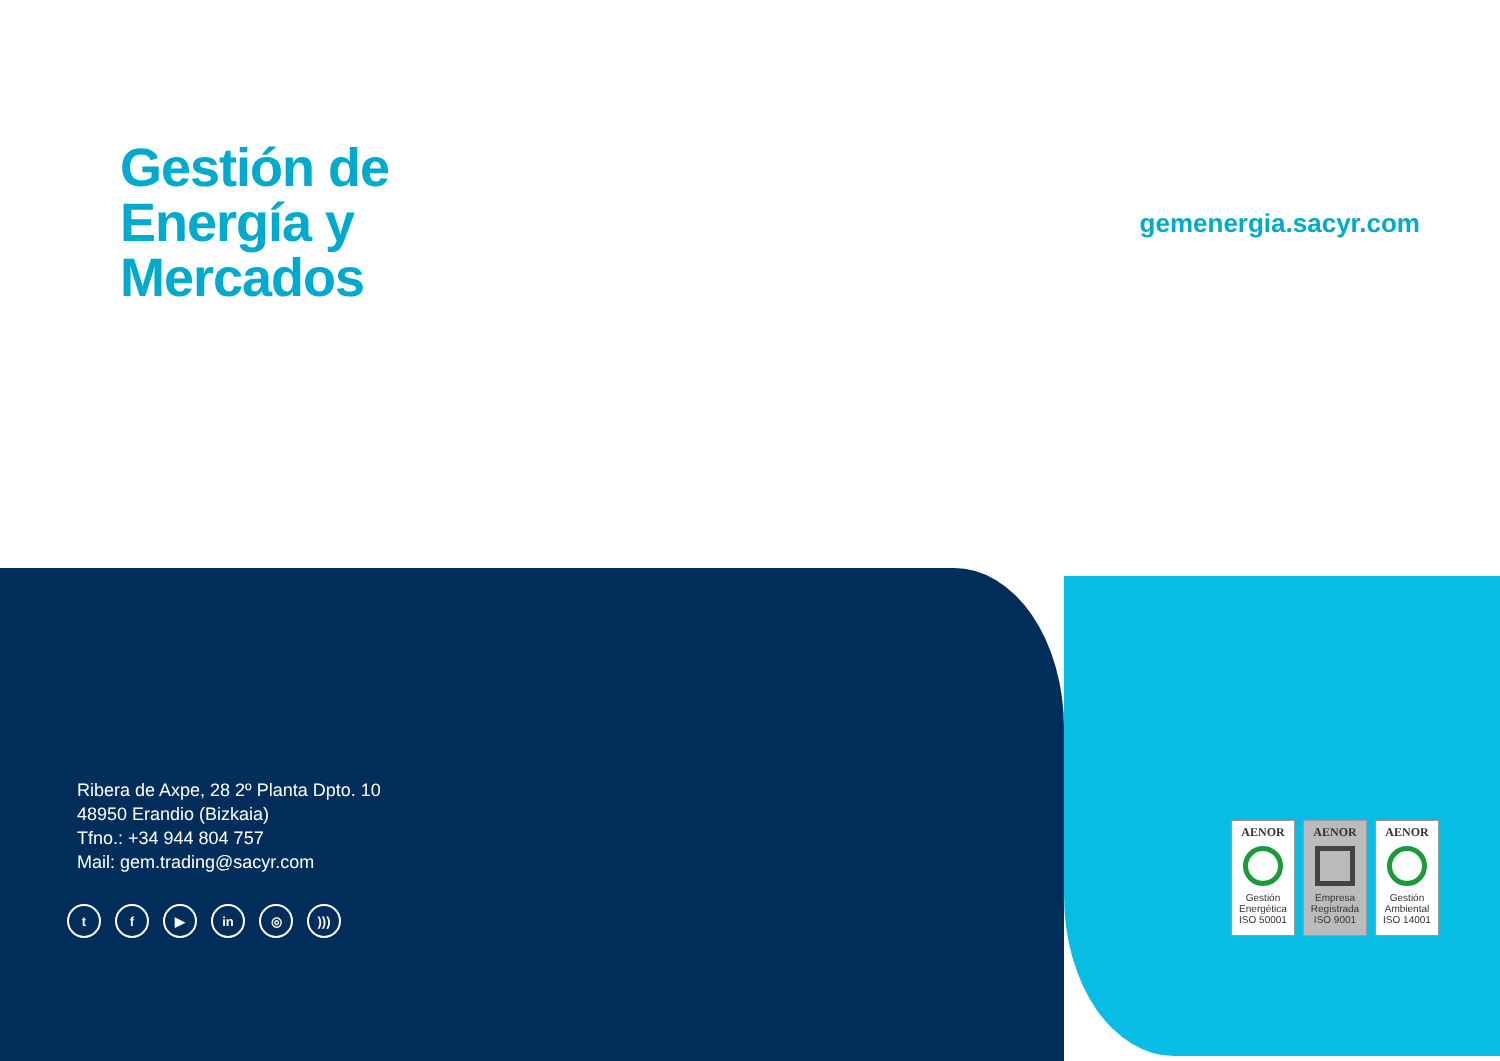Gestión de
Energía y
Mercados
gemenergia.sacyr.com
Ribera de Axpe, 28 2º Planta Dpto. 10
48950 Erandio (Bizkaia)
Tfno.: +34 944 804 757
Mail: gem.trading@sacyr.com
tf ▶ in ◎)))
AENOR
Gestión Energética
ISO 50001
AENOR
Empresa Registrada
ISO 9001
AENOR
Gestión Ambiental
ISO 14001